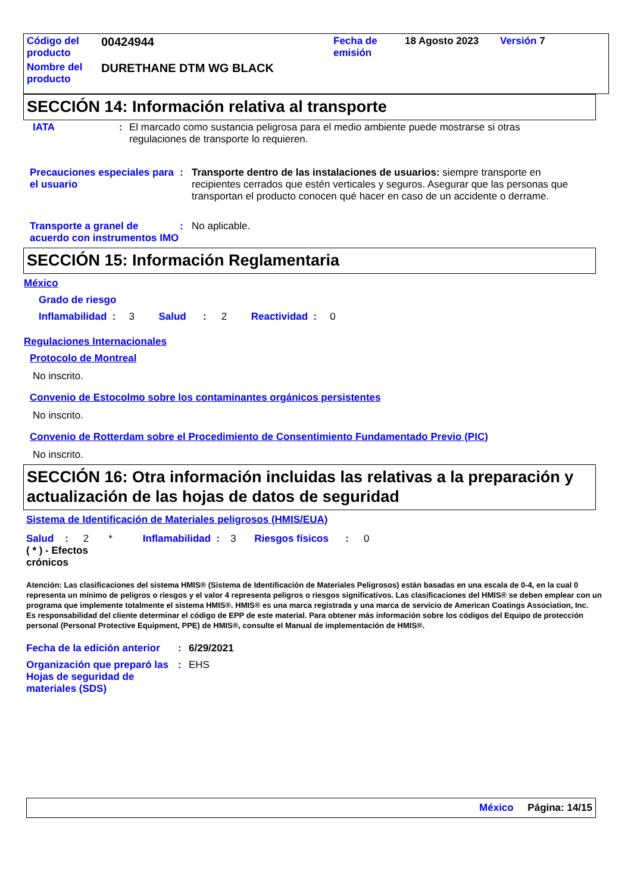| Código del producto | 00424944 | Fecha de emisión | 18 Agosto 2023 | Versión 7 |
| Nombre del producto | DURETHANE DTM WG BLACK | | | |
SECCIÓN 14: Información relativa al transporte
IATA: El marcado como sustancia peligrosa para el medio ambiente puede mostrarse si otras regulaciones de transporte lo requieren.
Precauciones especiales para el usuario: Transporte dentro de las instalaciones de usuarios: siempre transporte en recipientes cerrados que estén verticales y seguros. Asegurar que las personas que transportan el producto conocen qué hacer en caso de un accidente o derrame.
Transporte a granel de acuerdo con instrumentos IMO: No aplicable.
SECCIÓN 15: Información Reglamentaria
México
Grado de riesgo
Inflamabilidad : 3 Salud : 2 Reactividad : 0
Regulaciones Internacionales
Protocolo de Montreal
No inscrito.
Convenio de Estocolmo sobre los contaminantes orgánicos persistentes
No inscrito.
Convenio de Rotterdam sobre el Procedimiento de Consentimiento Fundamentado Previo (PIC)
No inscrito.
SECCIÓN 16: Otra información incluidas las relativas a la preparación y actualización de las hojas de datos de seguridad
Sistema de Identificación de Materiales peligrosos (HMIS/EUA)
Salud : 2 * Inflamabilidad : 3 Riesgos físicos : 0
( * ) - Efectos crónicos
Atención: Las clasificaciones del sistema HMIS® (Sistema de Identificación de Materiales Peligrosos) están basadas en una escala de 0-4, en la cual 0 representa un mínimo de peligros o riesgos y el valor 4 representa peligros o riesgos significativos. Las clasificaciones del HMIS® se deben emplear con un programa que implemente totalmente el sistema HMIS®. HMIS® es una marca registrada y una marca de servicio de American Coatings Association, Inc.
Es responsabilidad del cliente determinar el código de EPP de este material. Para obtener más información sobre los códigos del Equipo de protección personal (Personal Protective Equipment, PPE) de HMIS®, consulte el Manual de implementación de HMIS®.
Fecha de la edición anterior: 6/29/2021
Organización que preparó las Hojas de seguridad de materiales (SDS): EHS
México Página: 14/15